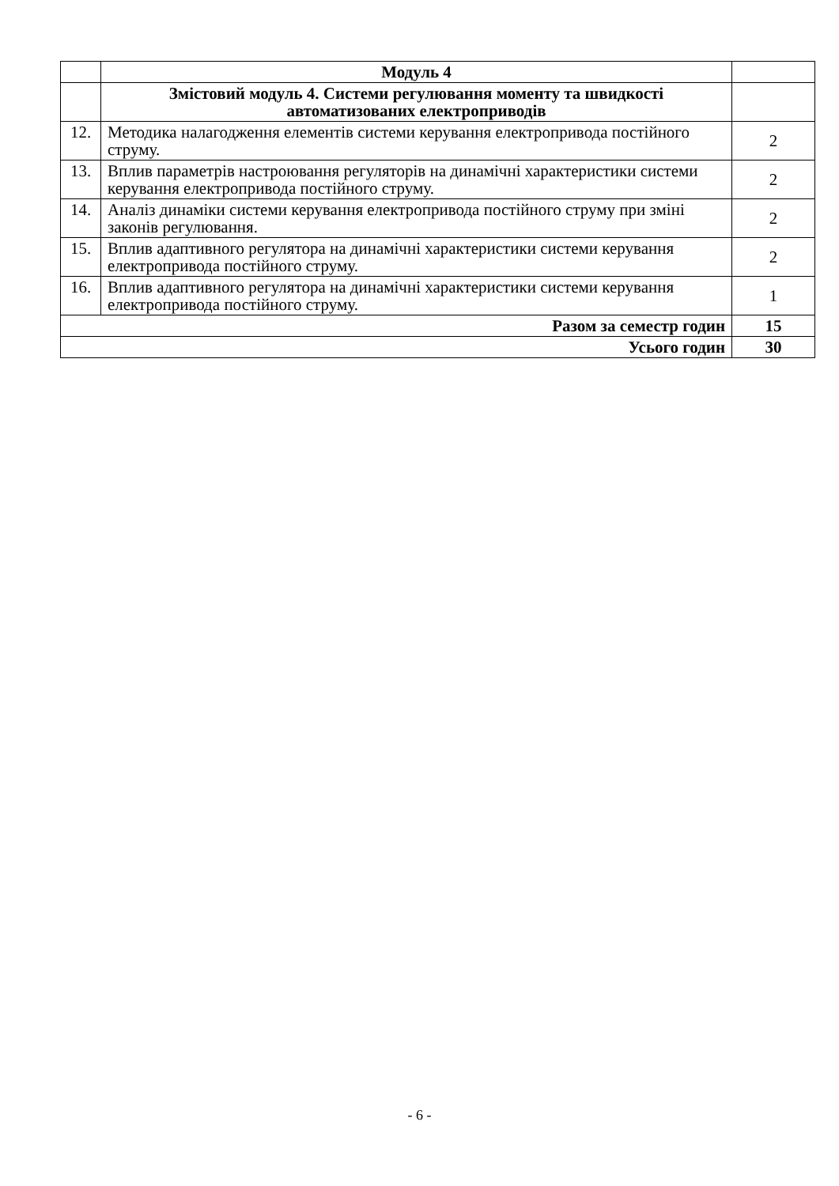| | Модуль 4 | |
| | Змістовий модуль 4. Системи регулювання моменту та швидкості автоматизованих електроприводів | |
| 12. | Методика налагодження елементів системи керування електропривода постійного струму. | 2 |
| 13. | Вплив параметрів настроювання регуляторів на динамічні характеристики системи керування електропривода постійного струму. | 2 |
| 14. | Аналіз динаміки системи керування електропривода постійного струму при зміні законів регулювання. | 2 |
| 15. | Вплив адаптивного регулятора на динамічні характеристики системи керування електропривода постійного струму. | 2 |
| 16. | Вплив адаптивного регулятора на динамічні характеристики системи керування електропривода постійного струму. | 1 |
| Разом за семестр годин | | 15 |
| Усього годин | | 30 |
- 6 -